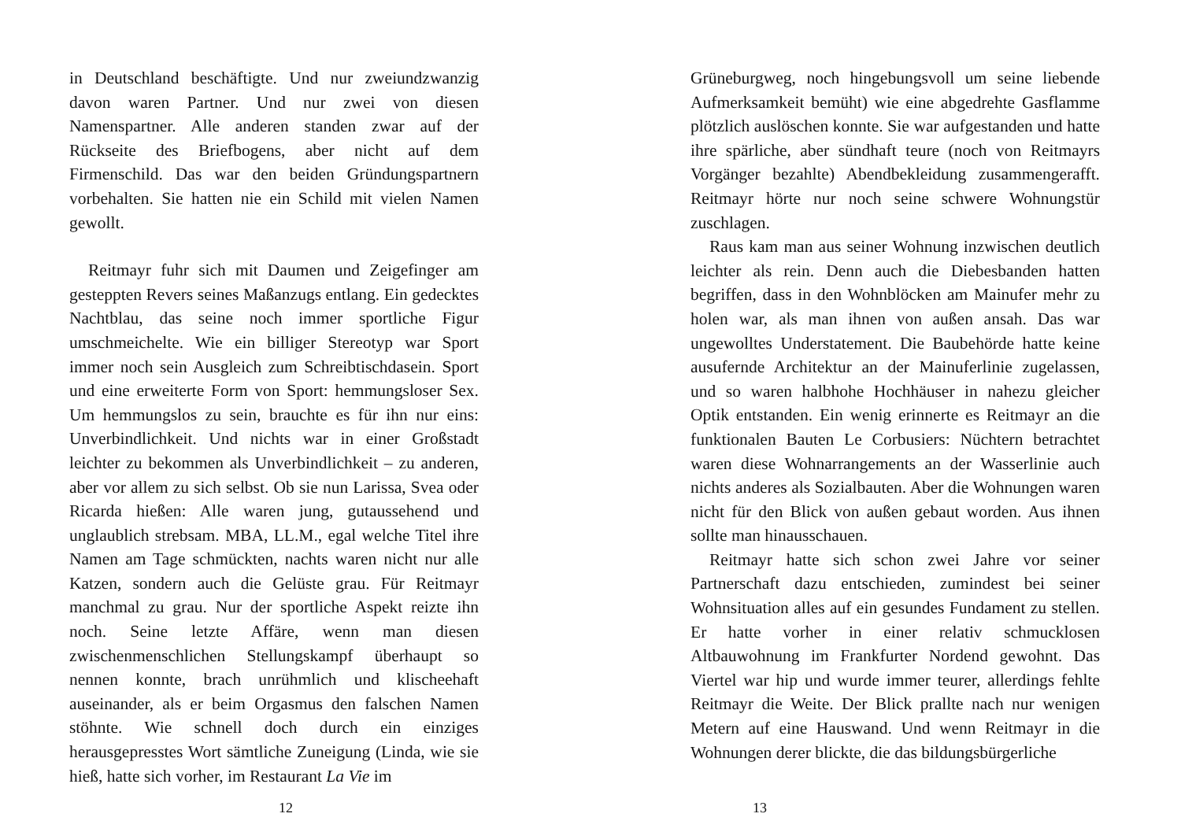in Deutschland beschäftigte. Und nur zweiundzwanzig davon waren Partner. Und nur zwei von diesen Namenspartner. Alle anderen standen zwar auf der Rückseite des Briefbogens, aber nicht auf dem Firmenschild. Das war den beiden Gründungspartnern vorbehalten. Sie hatten nie ein Schild mit vielen Namen gewollt.
Reitmayr fuhr sich mit Daumen und Zeigefinger am gesteppten Revers seines Maßanzugs entlang. Ein gedecktes Nachtblau, das seine noch immer sportliche Figur umschmeichelte. Wie ein billiger Stereotyp war Sport immer noch sein Ausgleich zum Schreibtischdasein. Sport und eine erweiterte Form von Sport: hemmungsloser Sex. Um hemmungslos zu sein, brauchte es für ihn nur eins: Unverbindlichkeit. Und nichts war in einer Großstadt leichter zu bekommen als Unverbindlichkeit – zu anderen, aber vor allem zu sich selbst. Ob sie nun Larissa, Svea oder Ricarda hießen: Alle waren jung, gutaussehend und unglaublich strebsam. MBA, LL.M., egal welche Titel ihre Namen am Tage schmückten, nachts waren nicht nur alle Katzen, sondern auch die Gelüste grau. Für Reitmayr manchmal zu grau. Nur der sportliche Aspekt reizte ihn noch. Seine letzte Affäre, wenn man diesen zwischenmenschlichen Stellungskampf überhaupt so nennen konnte, brach unrühmlich und klischeehaft auseinander, als er beim Orgasmus den falschen Namen stöhnte. Wie schnell doch durch ein einziges herausgepresstes Wort sämtliche Zuneigung (Linda, wie sie hieß, hatte sich vorher, im Restaurant La Vie im
12
Grüneburgweg, noch hingebungsvoll um seine liebende Aufmerksamkeit bemüht) wie eine abgedrehte Gasflamme plötzlich auslöschen konnte. Sie war aufgestanden und hatte ihre spärliche, aber sündhaft teure (noch von Reitmayrs Vorgänger bezahlte) Abendbekleidung zusammengerafft. Reitmayr hörte nur noch seine schwere Wohnungstür zuschlagen.
Raus kam man aus seiner Wohnung inzwischen deutlich leichter als rein. Denn auch die Diebesbanden hatten begriffen, dass in den Wohnblöcken am Mainufer mehr zu holen war, als man ihnen von außen ansah. Das war ungewolltes Understatement. Die Baubehörde hatte keine ausufernde Architektur an der Mainuferlinie zugelassen, und so waren halbhohe Hochhäuser in nahezu gleicher Optik entstanden. Ein wenig erinnerte es Reitmayr an die funktionalen Bauten Le Corbusiers: Nüchtern betrachtet waren diese Wohnarrangements an der Wasserlinie auch nichts anderes als Sozialbauten. Aber die Wohnungen waren nicht für den Blick von außen gebaut worden. Aus ihnen sollte man hinausschauen.
Reitmayr hatte sich schon zwei Jahre vor seiner Partnerschaft dazu entschieden, zumindest bei seiner Wohnsituation alles auf ein gesundes Fundament zu stellen. Er hatte vorher in einer relativ schmucklosen Altbauwohnung im Frankfurter Nordend gewohnt. Das Viertel war hip und wurde immer teurer, allerdings fehlte Reitmayr die Weite. Der Blick prallte nach nur wenigen Metern auf eine Hauswand. Und wenn Reitmayr in die Wohnungen derer blickte, die das bildungsbürgerliche
13